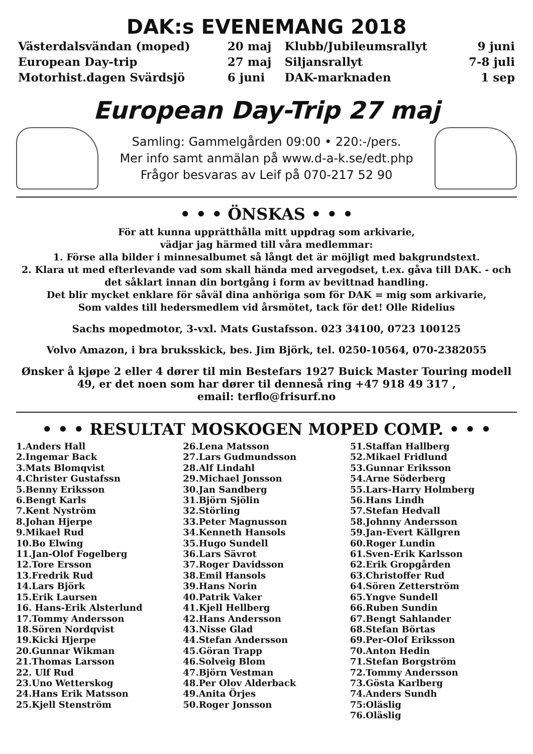DAK:s EVENEMANG 2018
| Västerdalsvändan (moped) | 20 maj | Klubb/Jubileumsrallyt | 9 juni |
| European Day-trip | 27 maj | Siljansrallyt | 7-8 juli |
| Motorhist.dagen Svärdsjö | 6 juni | DAK-marknaden | 1 sep |
European Day-Trip 27 maj
Samling: Gammelgården 09:00 • 220:-/pers.
Mer info samt anmälan på www.d-a-k.se/edt.php
Frågor besvaras av Leif på 070-217 52 90
• • • ÖNSKAS • • •
För att kunna upprätthålla mitt uppdrag som arkivarie,
vädjar jag härmed till våra medlemmar:
1. Förse alla bilder i minnesalbumet så långt det är möjligt med bakgrundstext.
2. Klara ut med efterlevande vad som skall hända med arvegodset, t.ex. gåva till DAK. - och det såklart innan din bortgång i form av bevittnad handling.
Det blir mycket enklare för såväl dina anhöriga som för DAK = mig som arkivarie,
Som valdes till hedersmedlem vid årsmötet, tack för det! Olle Ridelius
Sachs mopedmotor, 3-vxl. Mats Gustafsson. 023 34100, 0723 100125
Volvo Amazon, i bra bruksskick, bes. Jim Björk, tel. 0250-10564, 070-2382055
Ønsker å kjøpe 2 eller 4 dører til min Bestefars 1927 Buick Master Touring modell 49, er det noen som har dører til denneså ring +47 918 49 317 ,
email: terflo@frisurf.no
• • • RESULTAT MOSKOGEN MOPED COMP. • • •
1.Anders Hall
2.Ingemar Back
3.Mats Blomqvist
4.Christer Gustafssn
5.Benny Eriksson
6.Bengt Karls
7.Kent Nyström
8.Johan Hjerpe
9.Mikael Rud
10.Bo Elwing
11.Jan-Olof Fogelberg
12.Tore Ersson
13.Fredrik Rud
14.Lars Björk
15.Erik Laursen
16. Hans-Erik Alsterlund
17.Tommy Andersson
18.Sören Nordqvist
19.Kicki Hjerpe
20.Gunnar Wikman
21.Thomas Larsson
22. Ulf Rud
23.Uno Wetterskog
24.Hans Erik Matsson
25.Kjell Stenström
26.Lena Matsson
27.Lars Gudmundsson
28.Alf Lindahl
29.Michael Jonsson
30.Jan Sandberg
31.Björn Sjölin
32.Störling
33.Peter Magnusson
34.Kenneth Hansols
35.Hugo Sundell
36.Lars Sävrot
37.Roger Davidsson
38.Emil Hansols
39.Hans Norin
40.Patrik Vaker
41.Kjell Hellberg
42.Hans Andersson
43.Nisse Glad
44.Stefan Andersson
45.Göran Trapp
46.Solveig Blom
47.Björn Vestman
48.Per Olov Alderback
49.Anita Örjes
50.Roger Jonsson
51.Staffan Hallberg
52.Mikael Fridlund
53.Gunnar Eriksson
54.Arne Söderberg
55.Lars-Harry Holmberg
56.Hans Lindh
57.Stefan Hedvall
58.Johnny Andersson
59.Jan-Evert Källgren
60.Roger Lundin
61.Sven-Erik Karlsson
62.Erik Gropgården
63.Christoffer Rud
64.Sören Zetterström
65.Yngve Sundell
66.Ruben Sundin
67.Bengt Sahlander
68.Stefan Börtas
69.Per-Olof Eriksson
70.Anton Hedin
71.Stefan Borgström
72.Tommy Andersson
73.Gösta Karlberg
74.Anders Sundh
75:Oläslig
76.Oläslig